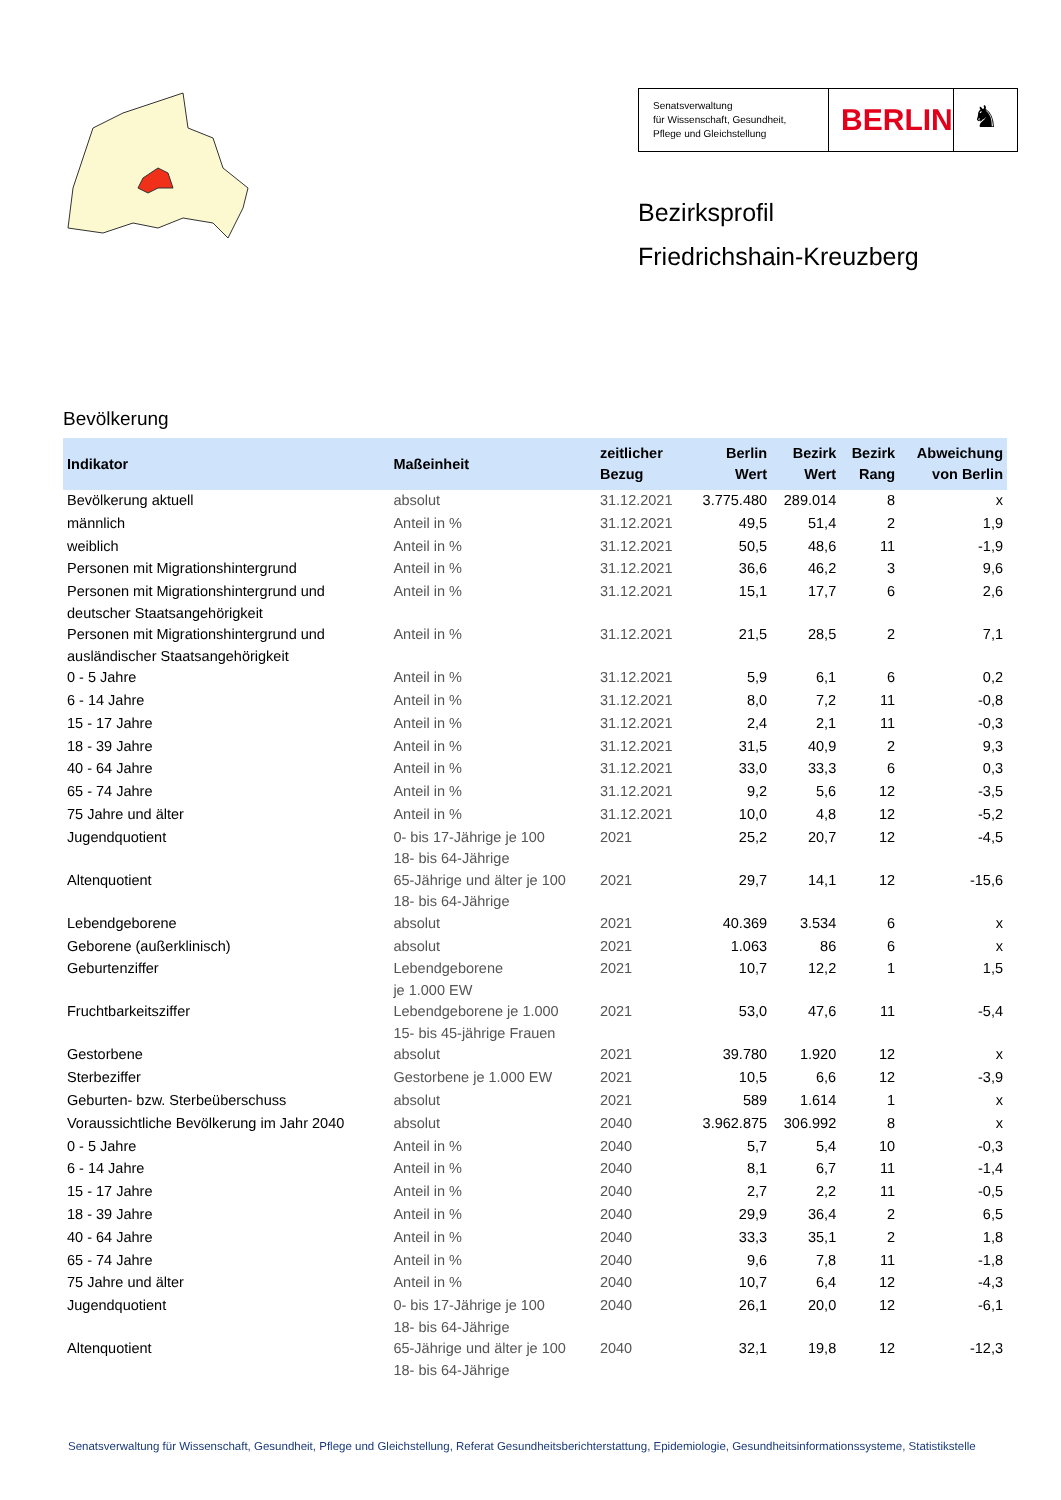Senatsverwaltung
für Wissenschaft, Gesundheit,
Pflege und Gleichstellung
BERLIN
♞
Bezirksprofil
Friedrichshain-Kreuzberg
Bevölkerung
| Indikator | Maßeinheit | zeitlicher Bezug | Berlin Wert | Bezirk Wert | Bezirk Rang | Abweichung von Berlin |
| --- | --- | --- | --- | --- | --- | --- |
| Bevölkerung aktuell | absolut | 31.12.2021 | 3.775.480 | 289.014 | 8 | x |
| männlich | Anteil in % | 31.12.2021 | 49,5 | 51,4 | 2 | 1,9 |
| weiblich | Anteil in % | 31.12.2021 | 50,5 | 48,6 | 11 | -1,9 |
| Personen mit Migrationshintergrund | Anteil in % | 31.12.2021 | 36,6 | 46,2 | 3 | 9,6 |
| Personen mit Migrationshintergrund und deutscher Staatsangehörigkeit | Anteil in % | 31.12.2021 | 15,1 | 17,7 | 6 | 2,6 |
| Personen mit Migrationshintergrund und ausländischer Staatsangehörigkeit | Anteil in % | 31.12.2021 | 21,5 | 28,5 | 2 | 7,1 |
| 0 - 5 Jahre | Anteil in % | 31.12.2021 | 5,9 | 6,1 | 6 | 0,2 |
| 6 - 14 Jahre | Anteil in % | 31.12.2021 | 8,0 | 7,2 | 11 | -0,8 |
| 15 - 17 Jahre | Anteil in % | 31.12.2021 | 2,4 | 2,1 | 11 | -0,3 |
| 18 - 39 Jahre | Anteil in % | 31.12.2021 | 31,5 | 40,9 | 2 | 9,3 |
| 40 - 64 Jahre | Anteil in % | 31.12.2021 | 33,0 | 33,3 | 6 | 0,3 |
| 65 - 74 Jahre | Anteil in % | 31.12.2021 | 9,2 | 5,6 | 12 | -3,5 |
| 75 Jahre und älter | Anteil in % | 31.12.2021 | 10,0 | 4,8 | 12 | -5,2 |
| Jugendquotient | 0- bis 17-Jährige je 100 18- bis 64-Jährige | 2021 | 25,2 | 20,7 | 12 | -4,5 |
| Altenquotient | 65-Jährige und älter je 100 18- bis 64-Jährige | 2021 | 29,7 | 14,1 | 12 | -15,6 |
| Lebendgeborene | absolut | 2021 | 40.369 | 3.534 | 6 | x |
| Geborene (außerklinisch) | absolut | 2021 | 1.063 | 86 | 6 | x |
| Geburtenziffer | Lebendgeborene je 1.000 EW | 2021 | 10,7 | 12,2 | 1 | 1,5 |
| Fruchtbarkeitsziffer | Lebendgeborene je 1.000 15- bis 45-jährige Frauen | 2021 | 53,0 | 47,6 | 11 | -5,4 |
| Gestorbene | absolut | 2021 | 39.780 | 1.920 | 12 | x |
| Sterbeziffer | Gestorbene je 1.000 EW | 2021 | 10,5 | 6,6 | 12 | -3,9 |
| Geburten- bzw. Sterbeüberschuss | absolut | 2021 | 589 | 1.614 | 1 | x |
| Voraussichtliche Bevölkerung im Jahr 2040 | absolut | 2040 | 3.962.875 | 306.992 | 8 | x |
| 0 - 5 Jahre | Anteil in % | 2040 | 5,7 | 5,4 | 10 | -0,3 |
| 6 - 14 Jahre | Anteil in % | 2040 | 8,1 | 6,7 | 11 | -1,4 |
| 15 - 17 Jahre | Anteil in % | 2040 | 2,7 | 2,2 | 11 | -0,5 |
| 18 - 39 Jahre | Anteil in % | 2040 | 29,9 | 36,4 | 2 | 6,5 |
| 40 - 64 Jahre | Anteil in % | 2040 | 33,3 | 35,1 | 2 | 1,8 |
| 65 - 74 Jahre | Anteil in % | 2040 | 9,6 | 7,8 | 11 | -1,8 |
| 75 Jahre und älter | Anteil in % | 2040 | 10,7 | 6,4 | 12 | -4,3 |
| Jugendquotient | 0- bis 17-Jährige je 100 18- bis 64-Jährige | 2040 | 26,1 | 20,0 | 12 | -6,1 |
| Altenquotient | 65-Jährige und älter je 100 18- bis 64-Jährige | 2040 | 32,1 | 19,8 | 12 | -12,3 |
Senatsverwaltung für Wissenschaft, Gesundheit, Pflege und Gleichstellung, Referat Gesundheitsberichterstattung, Epidemiologie, Gesundheitsinformationssysteme, Statistikstelle